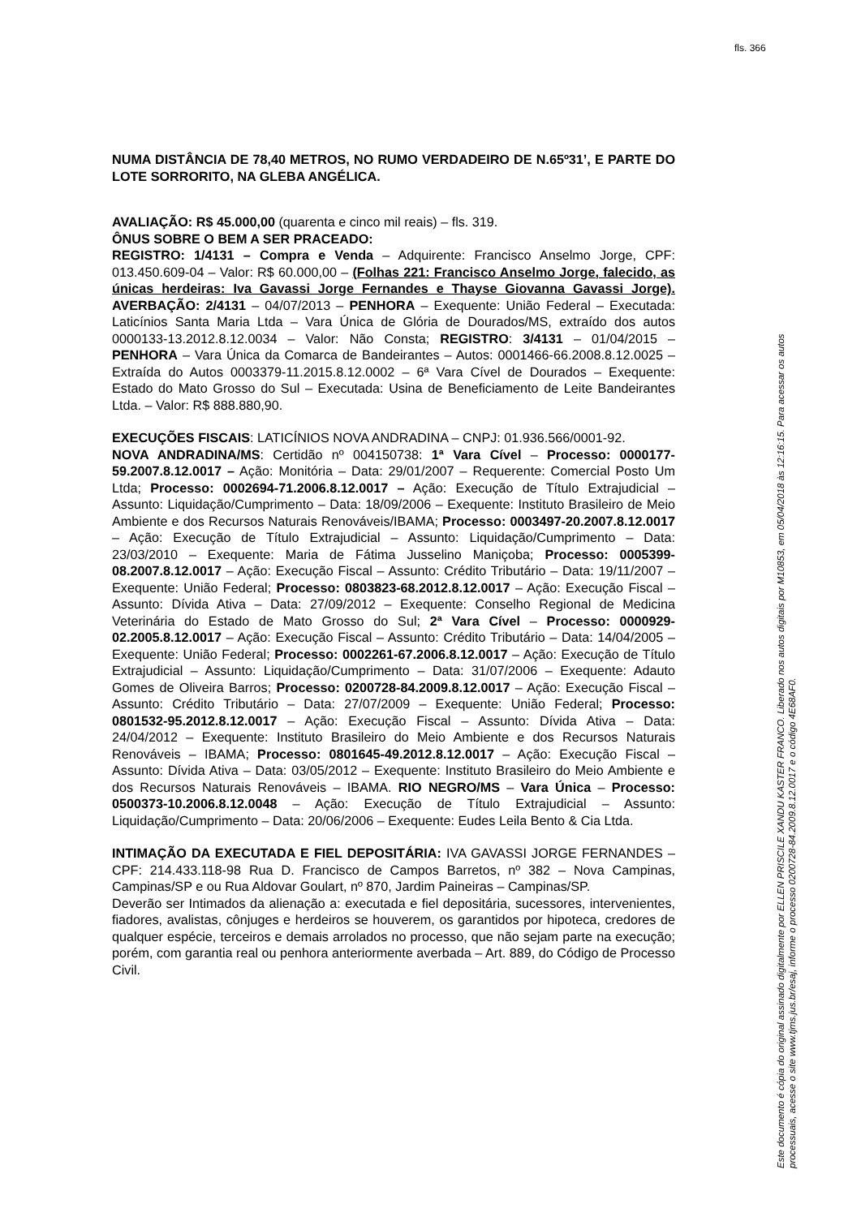fls. 366
NUMA DISTÂNCIA DE 78,40 METROS, NO RUMO VERDADEIRO DE N.65º31’, E PARTE DO LOTE SORRORITO, NA GLEBA ANGÉLICA.
AVALIAÇÃO: R$ 45.000,00 (quarenta e cinco mil reais) – fls. 319.
ÔNUS SOBRE O BEM A SER PRACEADO:
REGISTRO: 1/4131 – Compra e Venda – Adquirente: Francisco Anselmo Jorge, CPF: 013.450.609-04 – Valor: R$ 60.000,00 – (Folhas 221: Francisco Anselmo Jorge, falecido, as únicas herdeiras: Iva Gavassi Jorge Fernandes e Thayse Giovanna Gavassi Jorge). AVERBAÇÃO: 2/4131 – 04/07/2013 – PENHORA – Exequente: União Federal – Executada: Laticínios Santa Maria Ltda – Vara Única de Glória de Dourados/MS, extraído dos autos 0000133-13.2012.8.12.0034 – Valor: Não Consta; REGISTRO: 3/4131 – 01/04/2015 – PENHORA – Vara Única da Comarca de Bandeirantes – Autos: 0001466-66.2008.8.12.0025 – Extraída do Autos 0003379-11.2015.8.12.0002 – 6ª Vara Cível de Dourados – Exequente: Estado do Mato Grosso do Sul – Executada: Usina de Beneficiamento de Leite Bandeirantes Ltda. – Valor: R$ 888.880,90.
EXECUÇÕES FISCAIS: LATICÍNIOS NOVA ANDRADINA – CNPJ: 01.936.566/0001-92.
NOVA ANDRADINA/MS: Certidão nº 004150738: 1ª Vara Cível – Processo: 0000177-59.2007.8.12.0017 – Ação: Monitória – Data: 29/01/2007 – Requerente: Comercial Posto Um Ltda; Processo: 0002694-71.2006.8.12.0017 – Ação: Execução de Título Extrajudicial – Assunto: Liquidação/Cumprimento – Data: 18/09/2006 – Exequente: Instituto Brasileiro de Meio Ambiente e dos Recursos Naturais Renováveis/IBAMA; Processo: 0003497-20.2007.8.12.0017 – Ação: Execução de Título Extrajudicial – Assunto: Liquidação/Cumprimento – Data: 23/03/2010 – Exequente: Maria de Fátima Jusselino Maniçoba; Processo: 0005399-08.2007.8.12.0017 – Ação: Execução Fiscal – Assunto: Crédito Tributário – Data: 19/11/2007 – Exequente: União Federal; Processo: 0803823-68.2012.8.12.0017 – Ação: Execução Fiscal – Assunto: Dívida Ativa – Data: 27/09/2012 – Exequente: Conselho Regional de Medicina Veterinária do Estado de Mato Grosso do Sul; 2ª Vara Cível – Processo: 0000929-02.2005.8.12.0017 – Ação: Execução Fiscal – Assunto: Crédito Tributário – Data: 14/04/2005 – Exequente: União Federal; Processo: 0002261-67.2006.8.12.0017 – Ação: Execução de Título Extrajudicial – Assunto: Liquidação/Cumprimento – Data: 31/07/2006 – Exequente: Adauto Gomes de Oliveira Barros; Processo: 0200728-84.2009.8.12.0017 – Ação: Execução Fiscal – Assunto: Crédito Tributário – Data: 27/07/2009 – Exequente: União Federal; Processo: 0801532-95.2012.8.12.0017 – Ação: Execução Fiscal – Assunto: Dívida Ativa – Data: 24/04/2012 – Exequente: Instituto Brasileiro do Meio Ambiente e dos Recursos Naturais Renováveis – IBAMA; Processo: 0801645-49.2012.8.12.0017 – Ação: Execução Fiscal – Assunto: Dívida Ativa – Data: 03/05/2012 – Exequente: Instituto Brasileiro do Meio Ambiente e dos Recursos Naturais Renováveis – IBAMA. RIO NEGRO/MS – Vara Única – Processo: 0500373-10.2006.8.12.0048 – Ação: Execução de Título Extrajudicial – Assunto: Liquidação/Cumprimento – Data: 20/06/2006 – Exequente: Eudes Leila Bento & Cia Ltda.
INTIMAÇÃO DA EXECUTADA E FIEL DEPOSITÁRIA: IVA GAVASSI JORGE FERNANDES – CPF: 214.433.118-98 Rua D. Francisco de Campos Barretos, nº 382 – Nova Campinas, Campinas/SP e ou Rua Aldovar Goulart, nº 870, Jardim Paineiras – Campinas/SP.
Deverão ser Intimados da alienação a: executada e fiel depositária, sucessores, intervenientes, fiadores, avalistas, cônjuges e herdeiros se houverem, os garantidos por hipoteca, credores de qualquer espécie, terceiros e demais arrolados no processo, que não sejam parte na execução; porém, com garantia real ou penhora anteriormente averbada – Art. 889, do Código de Processo Civil.
Este documento é cópia do original assinado digitalmente por ELLEN PRISCILE XANDU KASTER FRANCO. Liberado nos autos digitais por M10853, em 05/04/2018 às 12:16:15. Para acessar os autos
processuais, acesse o site www.tjms.jus.br/esaj, informe o processo 0200728-84.2009.8.12.0017 e o código 4E68AF0.